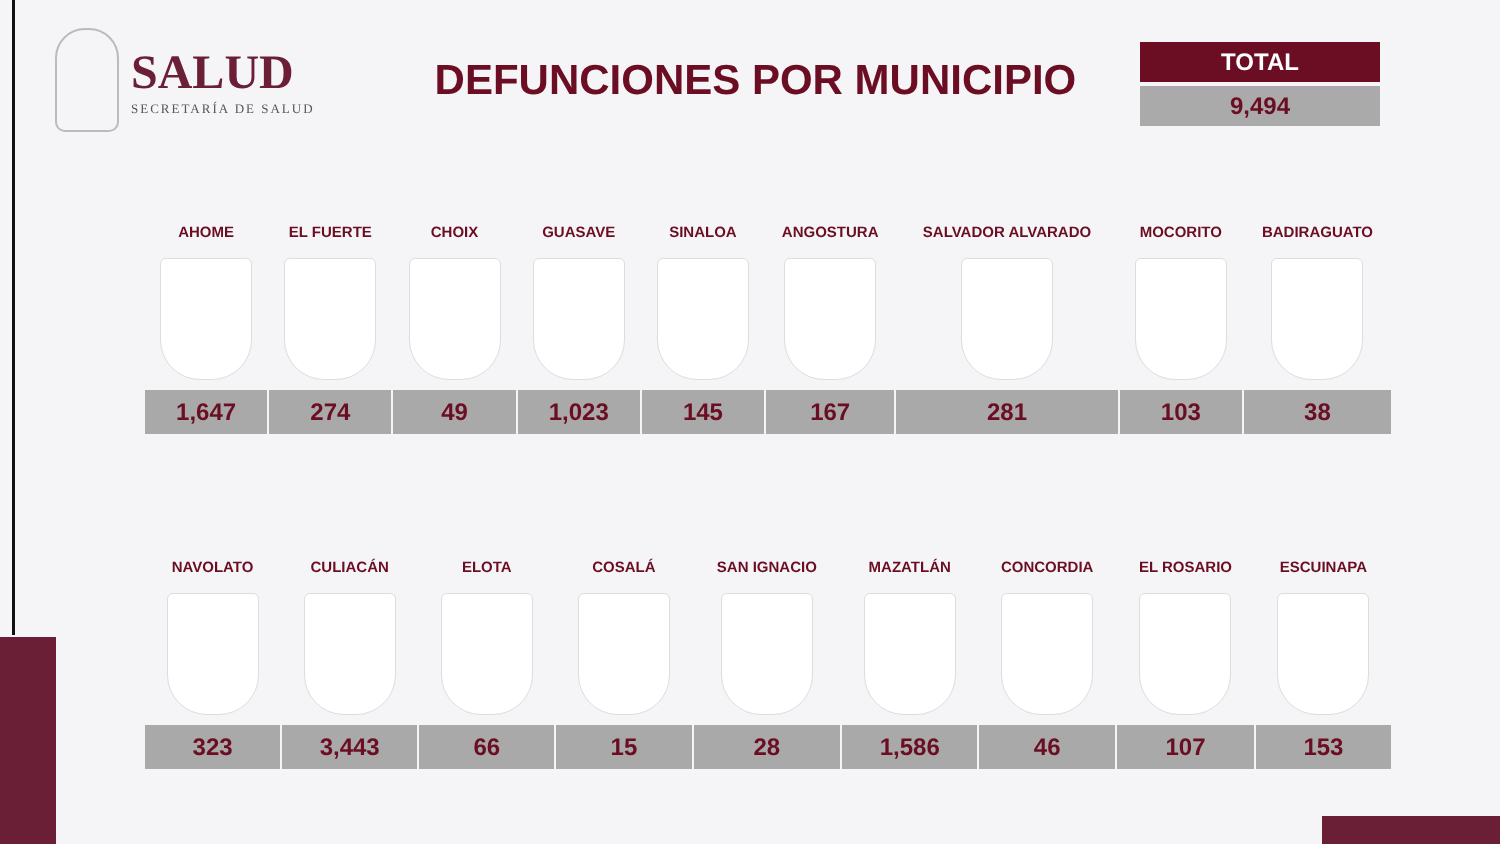SALUD
SECRETARÍA DE SALUD
DEFUNCIONES POR MUNICIPIO
TOTAL
9,494
| AHOME | EL FUERTE | CHOIX | GUASAVE | SINALOA | ANGOSTURA | SALVADOR ALVARADO | MOCORITO | BADIRAGUATO |
| --- | --- | --- | --- | --- | --- | --- | --- | --- |
| 1,647 | 274 | 49 | 1,023 | 145 | 167 | 281 | 103 | 38 |
| NAVOLATO | CULIACÁN | ELOTA | COSALÁ | SAN IGNACIO | MAZATLÁN | CONCORDIA | EL ROSARIO | ESCUINAPA |
| --- | --- | --- | --- | --- | --- | --- | --- | --- |
| 323 | 3,443 | 66 | 15 | 28 | 1,586 | 46 | 107 | 153 |